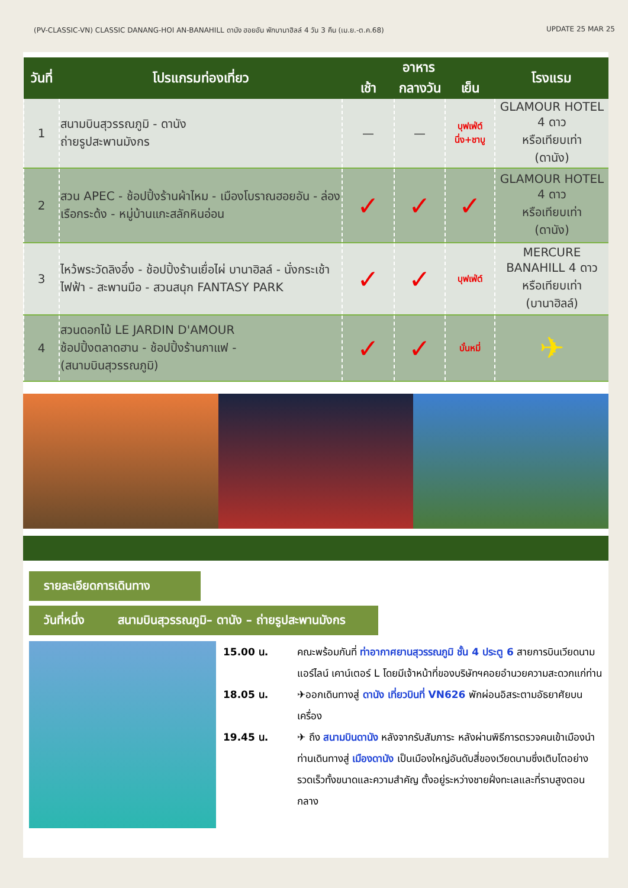(PV-CLASSIC-VN) CLASSIC DANANG-HOI AN-BANAHILL ดานัง ฮอยอัน พักบานาฮิลล์ 4 วัน 3 คืน (เม.ย.-ต.ค.68) UPDATE 25 MAR 25
| วันที่ | โปรแกรมท่องเที่ยว | อาหาร | | | โรงแรม |
| --- | --- | --- | --- | --- | --- |
| | | เช้า | กลางวัน | เย็น | |
| 1 | สนามบินสุวรรณภูมิ - ดานัง ถ่ายรูปสะพานมังกร | — | — | บุฟเฟ่ต์ นึ่ง+ชาบู | GLAMOUR HOTEL 4 ดาว หรือเทียบเท่า (ดานัง) |
| 2 | สวน APEC - ช้อปปิ้งร้านผ้าไหม - เมืองโบราณฮอยอัน - ล่องเรือกระด้ง - หมู่บ้านแกะสลักหินอ่อน | ✓ | ✓ | ✓ | GLAMOUR HOTEL 4 ดาว หรือเทียบเท่า (ดานัง) |
| 3 | ไหว้พระวัดลิงอึ๋ง - ช้อปปิ้งร้านเยื่อไผ่ บานาฮิลล์ - นั่งกระเช้าไฟฟ้า - สะพานมือ - สวนสนุก FANTASY PARK | ✓ | ✓ | บุฟเฟ่ต์ | MERCURE BANAHILL 4 ดาว หรือเทียบเท่า (บานาฮิลล์) |
| 4 | สวนดอกไม้ LE JARDIN D'AMOUR ช้อปปิ้งตลาดฮาน - ช้อปปิ้งร้านกาแฟ - (สนามบินสุวรรณภูมิ) | ✓ | ✓ | บั๋นหมี่ | ✈ |
รายละเอียดการเดินทาง
วันที่หนึ่ง สนามบินสุวรรณภูมิ– ดานัง – ถ่ายรูปสะพานมังกร
15.00 น. คณะพร้อมกันที่ ท่าอากาศยานสุวรรณภูมิ ชั้น 4 ประตู 6 สายการบินเวียดนามแอร์ไลน์ เคาน์เตอร์ L โดยมีเจ้าหน้าที่ของบริษัทฯคอยอำนวยความสะดวกแก่ท่าน
18.05 น. ✈ออกเดินทางสู่ ดานัง เที่ยวบินที่ VN626 พักผ่อนอิสระตามอัธยาศัยบนเครื่อง
19.45 น. ✈ ถึง สนามบินดานัง หลังจากรับสัมภาระ หลังผ่านพิธีการตรวจคนเข้าเมืองนำท่านเดินทางสู่ เมืองดานัง เป็นเมืองใหญ่อันดับสี่ของเวียดนามซึ่งเติบโตอย่างรวดเร็วทั้งขนาดและความสำคัญ ตั้งอยู่ระหว่างชายฝั่งทะเลและที่ราบสูงตอนกลาง